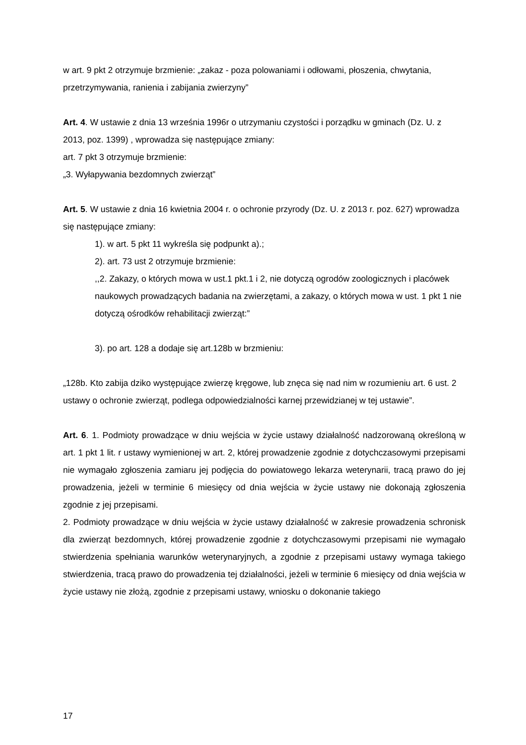w art. 9 pkt 2 otrzymuje brzmienie: „zakaz - poza polowaniami i odłowami, płoszenia, chwytania, przetrzymywania, ranienia i zabijania zwierzyny”
Art. 4. W ustawie z dnia 13 września 1996r o utrzymaniu czystości i porządku w gminach (Dz. U. z 2013, poz. 1399) , wprowadza się następujące zmiany:
art. 7 pkt 3 otrzymuje brzmienie:
„3. Wyłapywania bezdomnych zwierząt”
Art. 5. W ustawie z dnia 16 kwietnia 2004 r. o ochronie przyrody (Dz. U. z 2013 r. poz. 627) wprowadza się następujące zmiany:
1). w art. 5 pkt 11 wykreśla się podpunkt a).;
2). art. 73 ust 2 otrzymuje brzmienie:
,,2. Zakazy, o których mowa w ust.1 pkt.1 i 2, nie dotyczą ogrodów zoologicznych i placówek naukowych prowadzących badania na zwierzętami, a zakazy, o których mowa w ust. 1 pkt 1 nie dotyczą ośrodków rehabilitacji zwierząt:”
3). po art. 128 a dodaje się art.128b w brzmieniu:
„128b. Kto zabija dziko występujące zwierzę kręgowe, lub znęca się nad nim w rozumieniu art. 6 ust. 2 ustawy o ochronie zwierząt, podlega odpowiedzialności karnej przewidzianej w tej ustawie”.
Art. 6. 1. Podmioty prowadzące w dniu wejścia w życie ustawy działalność nadzorowaną określoną w art. 1 pkt 1 lit. r ustawy wymienionej w art. 2, której prowadzenie zgodnie z dotychczasowymi przepisami nie wymagało zgłoszenia zamiaru jej podjęcia do powiatowego lekarza weterynarii, tracą prawo do jej prowadzenia, jeżeli w terminie 6 miesięcy od dnia wejścia w życie ustawy nie dokonają zgłoszenia zgodnie z jej przepisami.
2. Podmioty prowadzące w dniu wejścia w życie ustawy działalność w zakresie prowadzenia schronisk dla zwierząt bezdomnych, której prowadzenie zgodnie z dotychczasowymi przepisami nie wymagało stwierdzenia spełniania warunków weterynaryjnych, a zgodnie z przepisami ustawy wymaga takiego stwierdzenia, tracą prawo do prowadzenia tej działalności, jeżeli w terminie 6 miesięcy od dnia wejścia w życie ustawy nie złożą, zgodnie z przepisami ustawy, wniosku o dokonanie takiego
17